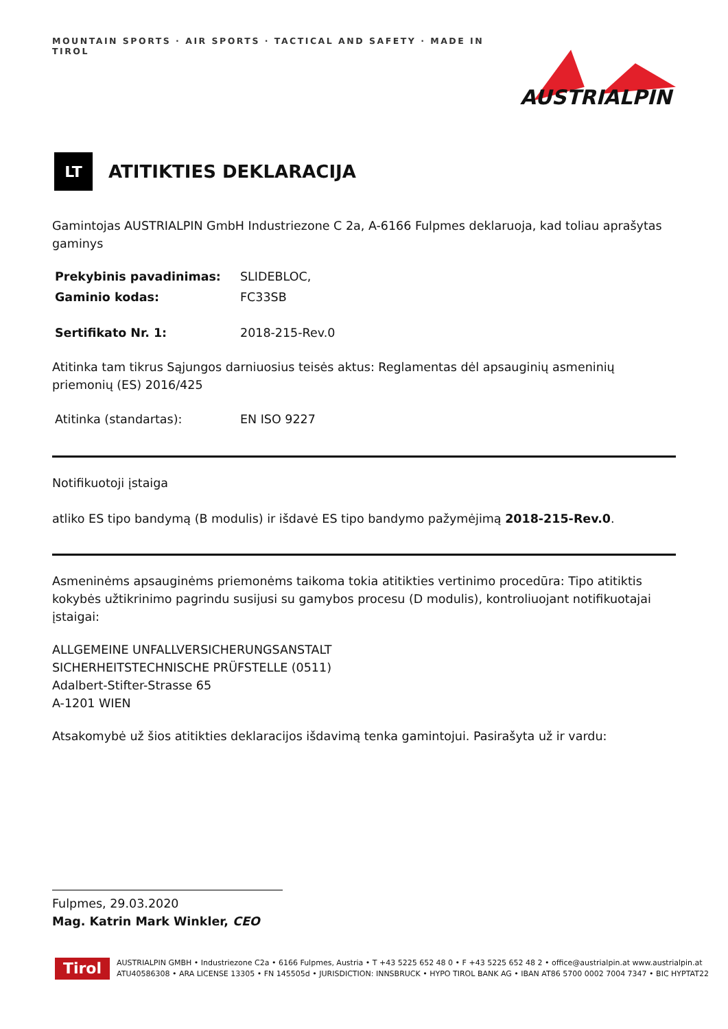MOUNTAIN SPORTS · AIR SPORTS · TACTICAL AND SAFETY · MADE IN TIROL
AUSTRIALPIN
LT
ATITIKTIES DEKLARACIJA
Gamintojas AUSTRIALPIN GmbH Industriezone C 2a, A-6166 Fulpmes deklaruoja, kad toliau aprašytas gaminys
Prekybinis pavadinimas: SLIDEBLOC,
Gaminio kodas: FC33SB
Sertifikato Nr. 1: 2018-215-Rev.0
Atitinka tam tikrus Sąjungos darniuosius teisės aktus: Reglamentas dėl apsauginių asmeninių priemonių (ES) 2016/425
Atitinka (standartas): EN ISO 9227
Notifikuotoji įstaiga
atliko ES tipo bandymą (B modulis) ir išdavė ES tipo bandymo pažymėjimą 2018-215-Rev.0.
Asmeninėms apsauginėms priemonėms taikoma tokia atitikties vertinimo procedūra: Tipo atitiktis kokybės užtikrinimo pagrindu susijusi su gamybos procesu (D modulis), kontroliuojant notifikuotajai įstaigai:
ALLGEMEINE UNFALLVERSICHERUNGSANSTALT
SICHERHEITSTECHNISCHE PRÜFSTELLE (0511)
Adalbert-Stifter-Strasse 65
A-1201 WIEN
Atsakomybė už šios atitikties deklaracijos išdavimą tenka gamintojui. Pasirašyta už ir vardu:
Fulpmes, 29.03.2020
Mag. Katrin Mark Winkler, CEO
Tirol
AUSTRIALPIN GMBH • Industriezone C2a • 6166 Fulpmes, Austria • T +43 5225 652 48 0 • F +43 5225 652 48 2 • office@austrialpin.at www.austrialpin.at
ATU40586308 • ARA LICENSE 13305 • FN 145505d • JURISDICTION: INNSBRUCK • HYPO TIROL BANK AG • IBAN AT86 5700 0002 7004 7347 • BIC HYPTAT22